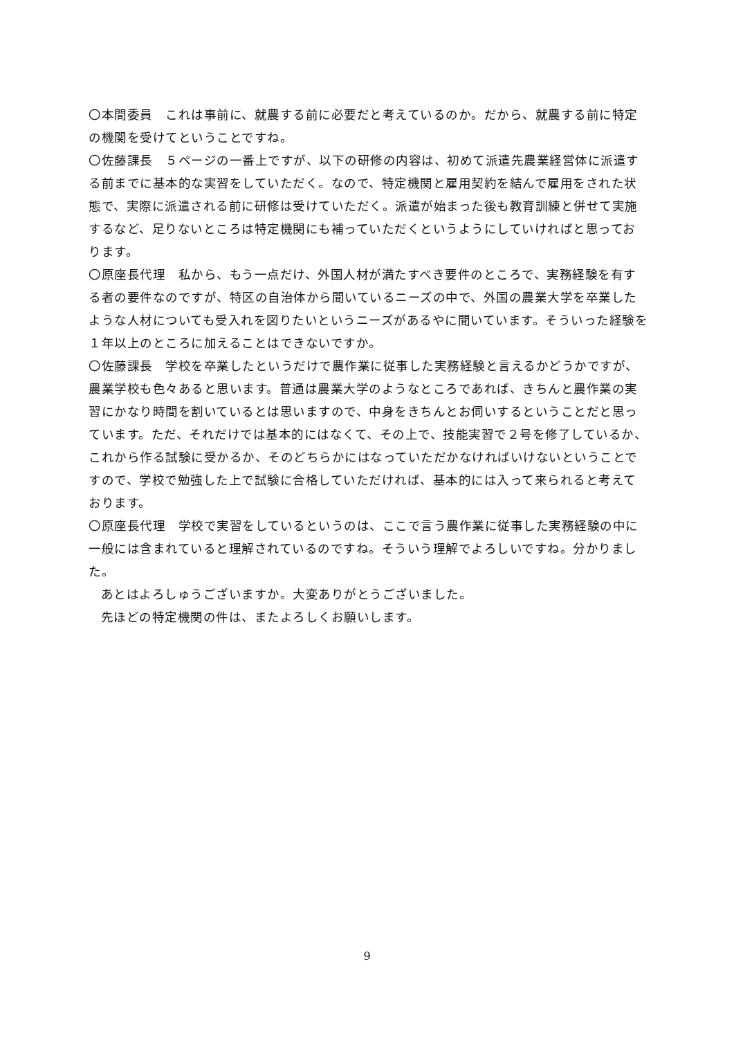〇本間委員　これは事前に、就農する前に必要だと考えているのか。だから、就農する前に特定の機関を受けてということですね。
〇佐藤課長　５ページの一番上ですが、以下の研修の内容は、初めて派遣先農業経営体に派遣する前までに基本的な実習をしていただく。なので、特定機関と雇用契約を結んで雇用をされた状態で、実際に派遣される前に研修は受けていただく。派遣が始まった後も教育訓練と併せて実施するなど、足りないところは特定機関にも補っていただくというようにしていければと思っております。
〇原座長代理　私から、もう一点だけ、外国人材が満たすべき要件のところで、実務経験を有する者の要件なのですが、特区の自治体から聞いているニーズの中で、外国の農業大学を卒業したような人材についても受入れを図りたいというニーズがあるやに聞いています。そういった経験を１年以上のところに加えることはできないですか。
〇佐藤課長　学校を卒業したというだけで農作業に従事した実務経験と言えるかどうかですが、農業学校も色々あると思います。普通は農業大学のようなところであれば、きちんと農作業の実習にかなり時間を割いているとは思いますので、中身をきちんとお伺いするということだと思っています。ただ、それだけでは基本的にはなくて、その上で、技能実習で２号を修了しているか、これから作る試験に受かるか、そのどちらかにはなっていただかなければいけないということですので、学校で勉強した上で試験に合格していただければ、基本的には入って来られると考えております。
〇原座長代理　学校で実習をしているというのは、ここで言う農作業に従事した実務経験の中に一般には含まれていると理解されているのですね。そういう理解でよろしいですね。分かりました。
あとはよろしゅうございますか。大変ありがとうございました。
先ほどの特定機関の件は、またよろしくお願いします。
9